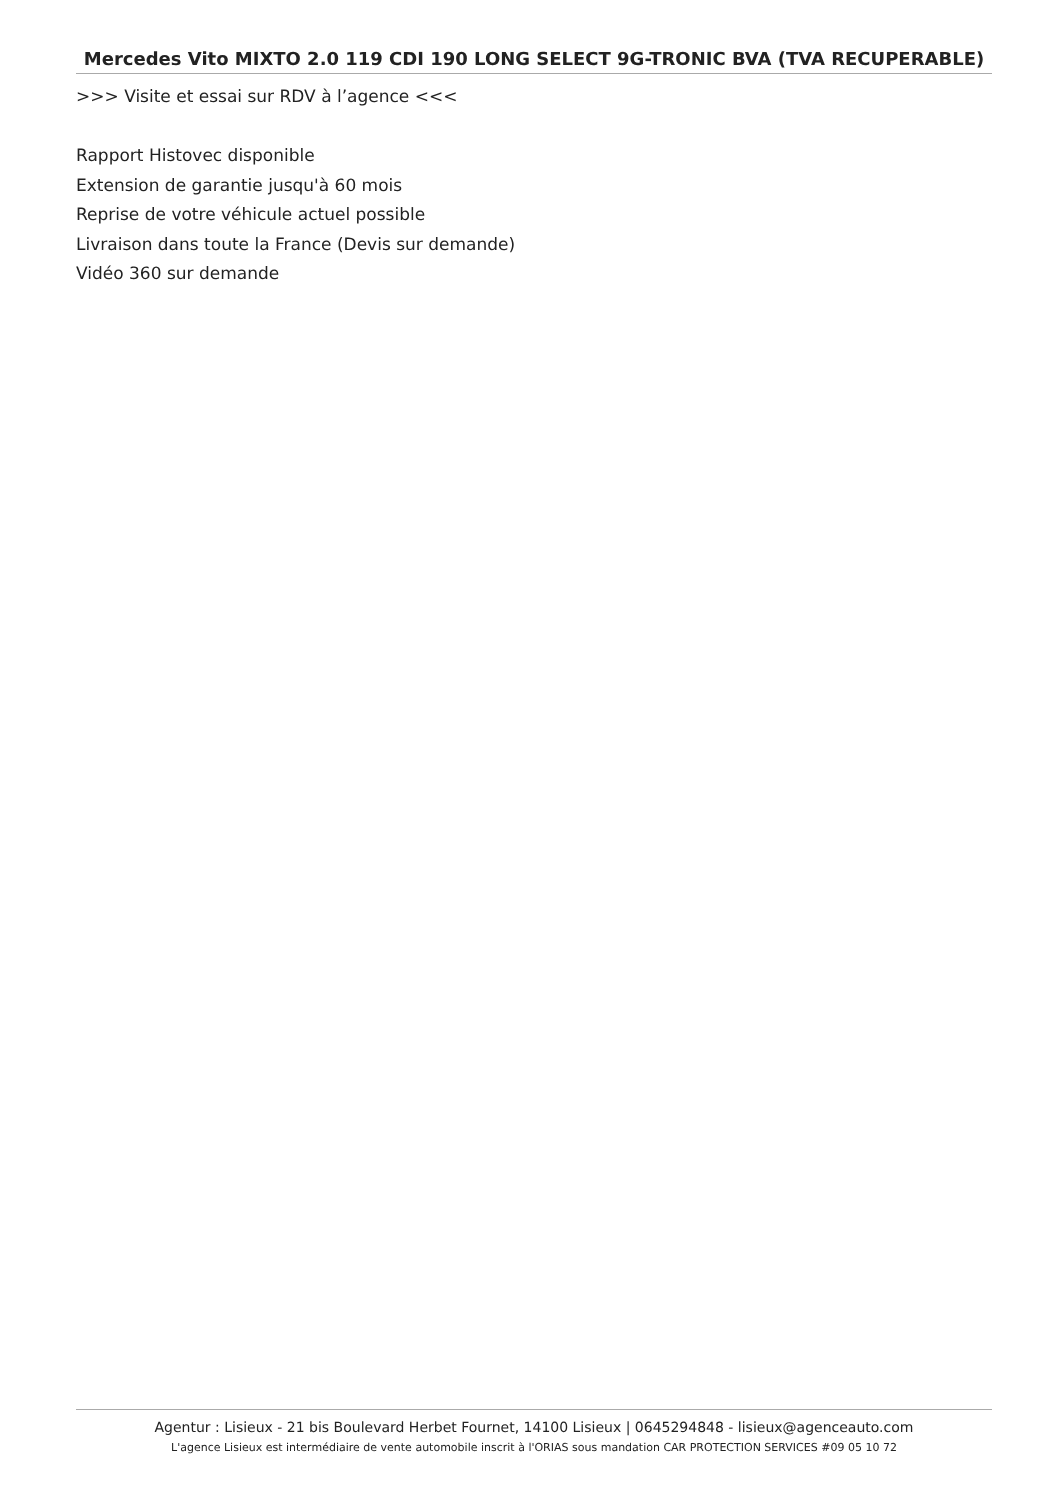Mercedes Vito MIXTO 2.0 119 CDI 190 LONG SELECT 9G-TRONIC BVA (TVA RECUPERABLE)
>>> Visite et essai sur RDV à l’agence <<<
Rapport Histovec disponible
Extension de garantie jusqu'à 60 mois
Reprise de votre véhicule actuel possible
Livraison dans toute la France (Devis sur demande)
Vidéo 360 sur demande
Agentur : Lisieux - 21 bis Boulevard Herbet Fournet, 14100 Lisieux | 0645294848 - lisieux@agenceauto.com
L'agence Lisieux est intermédiaire de vente automobile inscrit à l'ORIAS sous mandation CAR PROTECTION SERVICES #09 05 10 72